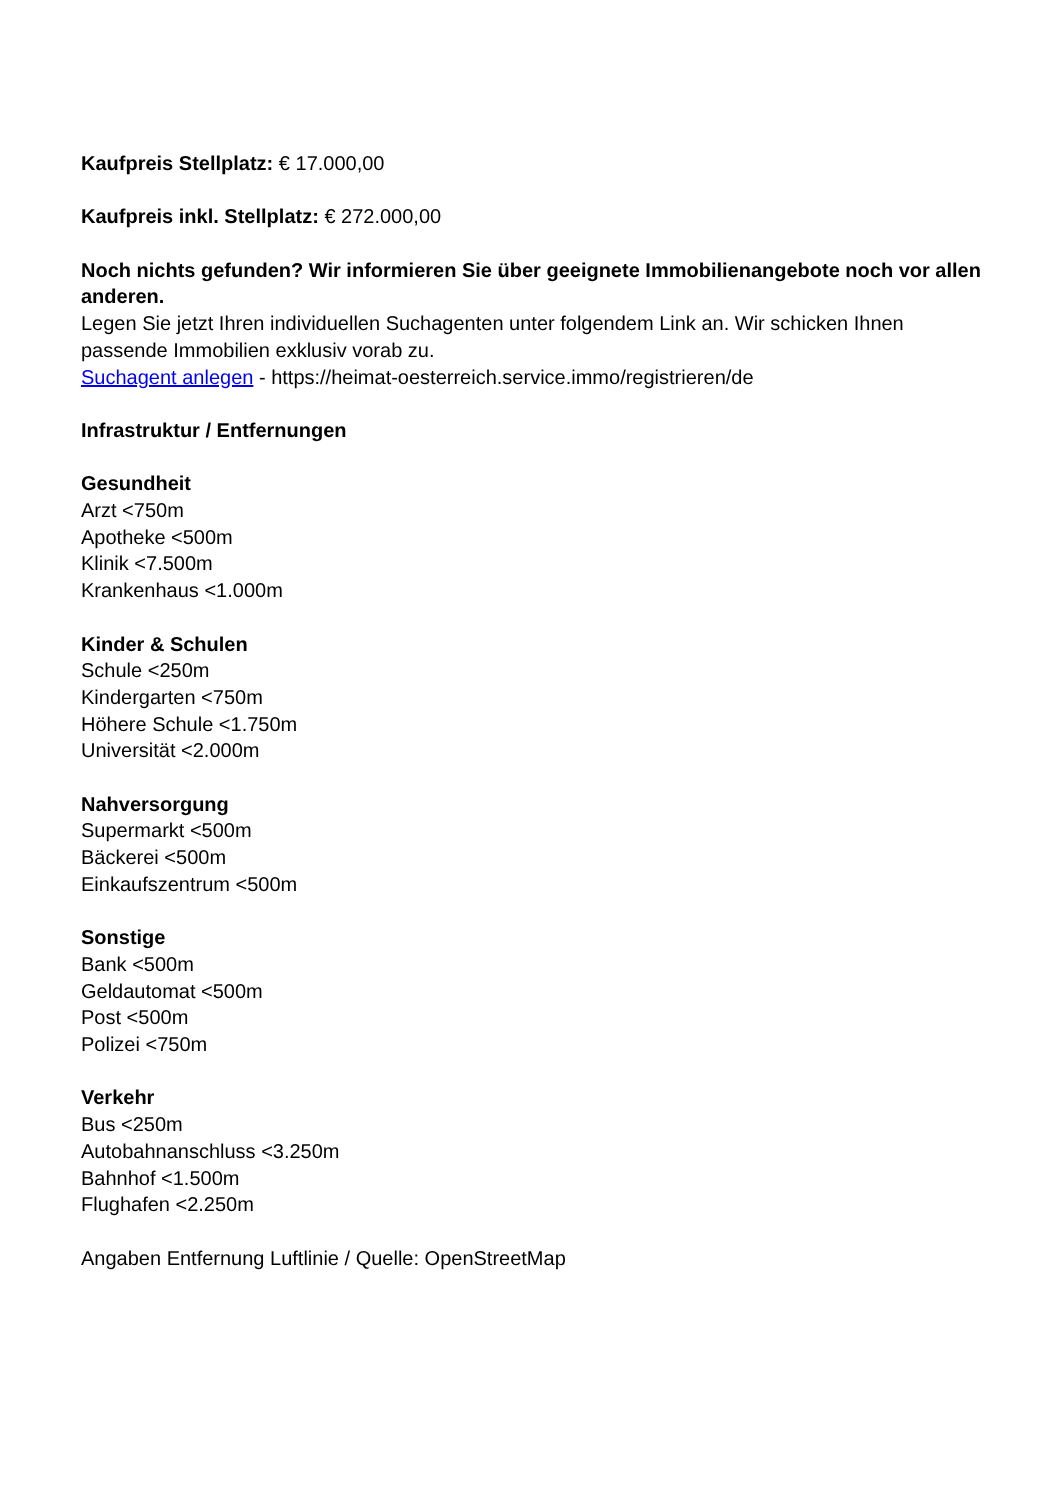Kaufpreis Stellplatz: € 17.000,00
Kaufpreis inkl. Stellplatz: € 272.000,00
Noch nichts gefunden? Wir informieren Sie über geeignete Immobilienangebote noch vor allen anderen.
Legen Sie jetzt Ihren individuellen Suchagenten unter folgendem Link an. Wir schicken Ihnen passende Immobilien exklusiv vorab zu.
Suchagent anlegen - https://heimat-oesterreich.service.immo/registrieren/de
Infrastruktur / Entfernungen
Gesundheit
Arzt <750m
Apotheke <500m
Klinik <7.500m
Krankenhaus <1.000m
Kinder & Schulen
Schule <250m
Kindergarten <750m
Höhere Schule <1.750m
Universität <2.000m
Nahversorgung
Supermarkt <500m
Bäckerei <500m
Einkaufszentrum <500m
Sonstige
Bank <500m
Geldautomat <500m
Post <500m
Polizei <750m
Verkehr
Bus <250m
Autobahnanschluss <3.250m
Bahnhof <1.500m
Flughafen <2.250m
Angaben Entfernung Luftlinie / Quelle: OpenStreetMap